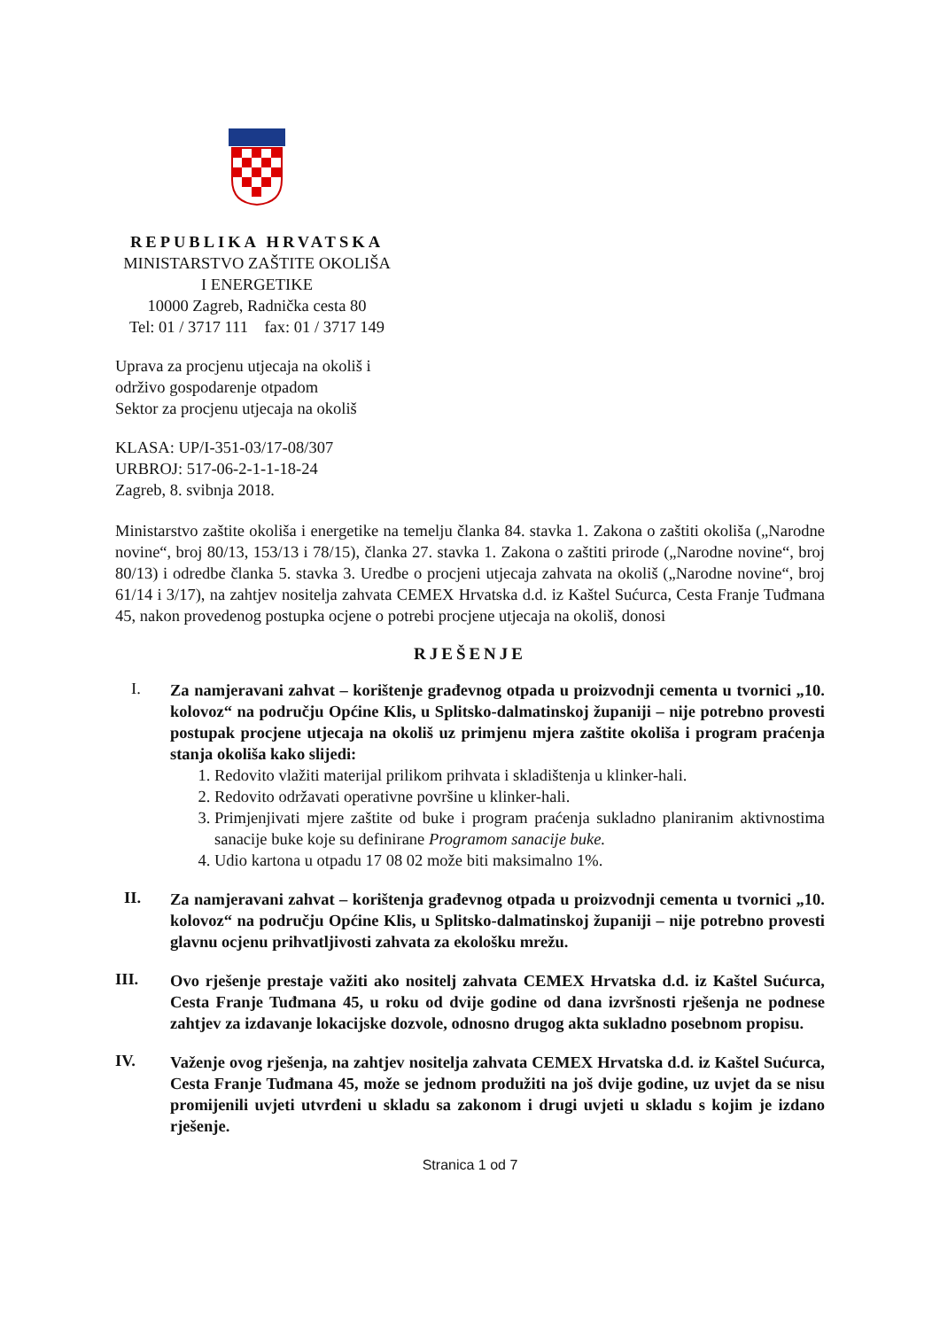REPUBLIKA HRVATSKA
MINISTARSTVO ZAŠTITE OKOLIŠA
I ENERGETIKE
10000 Zagreb, Radnička cesta 80
Tel: 01 / 3717 111 fax: 01 / 3717 149
Uprava za procjenu utjecaja na okoliš i
održivo gospodarenje otpadom
Sektor za procjenu utjecaja na okoliš
KLASA: UP/I-351-03/17-08/307
URBROJ: 517-06-2-1-1-18-24
Zagreb, 8. svibnja 2018.
Ministarstvo zaštite okoliša i energetike na temelju članka 84. stavka 1. Zakona o zaštiti okoliša („Narodne novine“, broj 80/13, 153/13 i 78/15), članka 27. stavka 1. Zakona o zaštiti prirode („Narodne novine“, broj 80/13) i odredbe članka 5. stavka 3. Uredbe o procjeni utjecaja zahvata na okoliš („Narodne novine“, broj 61/14 i 3/17), na zahtjev nositelja zahvata CEMEX Hrvatska d.d. iz Kaštel Sućurca, Cesta Franje Tuđmana 45, nakon provedenog postupka ocjene o potrebi procjene utjecaja na okoliš, donosi
RJEŠENJE
I.
Za namjeravani zahvat – korištenje građevnog otpada u proizvodnji cementa u tvornici „10. kolovoz“ na području Općine Klis, u Splitsko-dalmatinskoj županiji – nije potrebno provesti postupak procjene utjecaja na okoliš uz primjenu mjera zaštite okoliša i program praćenja stanja okoliša kako slijedi:
1. Redovito vlažiti materijal prilikom prihvata i skladištenja u klinker-hali.
2. Redovito održavati operativne površine u klinker-hali.
3. Primjenjivati mjere zaštite od buke i program praćenja sukladno planiranim aktivnostima sanacije buke koje su definirane Programom sanacije buke.
4. Udio kartona u otpadu 17 08 02 može biti maksimalno 1%.
II.
Za namjeravani zahvat – korištenja građevnog otpada u proizvodnji cementa u tvornici „10. kolovoz“ na području Općine Klis, u Splitsko-dalmatinskoj županiji – nije potrebno provesti glavnu ocjenu prihvatljivosti zahvata za ekološku mrežu.
III.
Ovo rješenje prestaje važiti ako nositelj zahvata CEMEX Hrvatska d.d. iz Kaštel Sućurca, Cesta Franje Tuđmana 45, u roku od dvije godine od dana izvršnosti rješenja ne podnese zahtjev za izdavanje lokacijske dozvole, odnosno drugog akta sukladno posebnom propisu.
IV.
Važenje ovog rješenja, na zahtjev nositelja zahvata CEMEX Hrvatska d.d. iz Kaštel Sućurca, Cesta Franje Tuđmana 45, može se jednom produžiti na još dvije godine, uz uvjet da se nisu promijenili uvjeti utvrđeni u skladu sa zakonom i drugi uvjeti u skladu s kojim je izdano rješenje.
Stranica 1 od 7